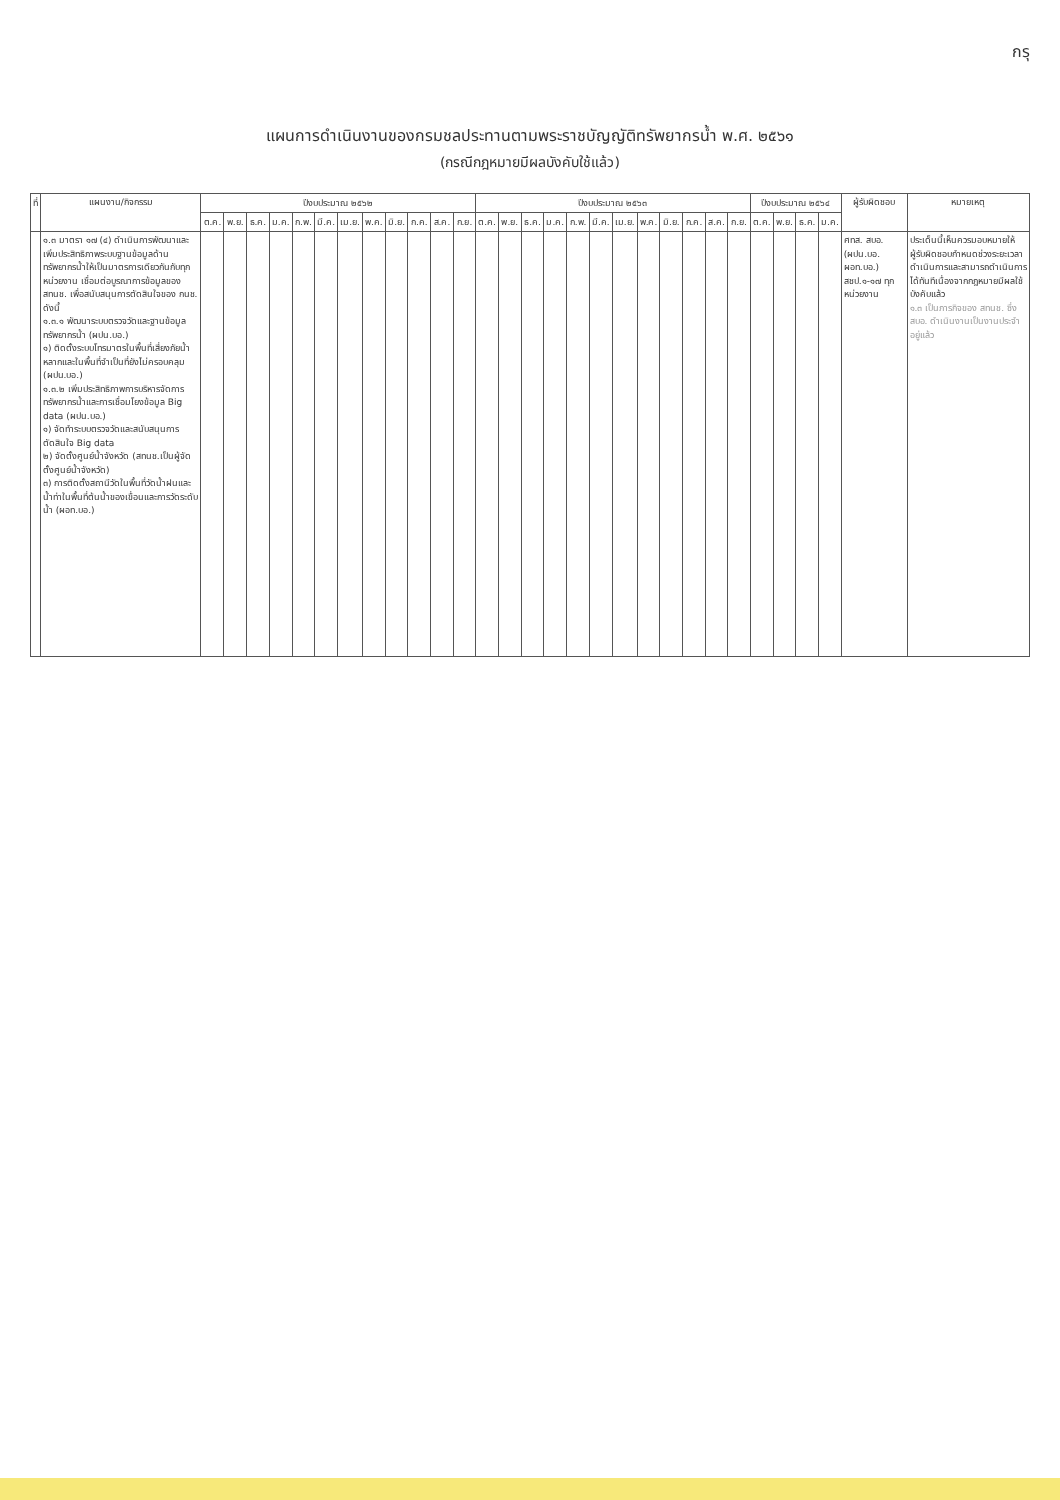กรุ
แผนการดำเนินงานของกรมชลประทานตามพระราชบัญญัติทรัพยากรน้ำ พ.ศ. ๒๕๖๑
(กรณีกฎหมายมีผลบังคับใช้แล้ว)
| ที่ | แผนงาน/กิจกรรม | ปีงบประมาณ ๒๕๖๒ | | | | | | | | | | | | ปีงบประมาณ ๒๕๖๓ | | | | | | | | | | | | ปีงบประมาณ ๒๕๖๔ | | | | ผู้รับผิดชอบ | หมายเหตุ |
| --- | --- | --- | --- | --- | --- | --- | --- | --- | --- | --- | --- | --- | --- | --- | --- | --- | --- | --- | --- | --- | --- | --- | --- | --- | --- | --- | --- | --- | --- | --- | --- |
| | | ต.ค. | พ.ย. | ธ.ค. | ม.ค. | ก.พ. | มี.ค. | เม.ย. | พ.ค. | มิ.ย. | ก.ค. | ส.ค. | ก.ย. | ต.ค. | พ.ย. | ธ.ค. | ม.ค. | ก.พ. | มี.ค. | เม.ย. | พ.ค. | มิ.ย. | ก.ค. | ส.ค. | ก.ย. | ต.ค. | พ.ย. | ธ.ค. | ม.ค. | | |
| | ๑.๓ มาตรา ๑๗ (๔) ดำเนินการพัฒนาและเพิ่มประสิทธิภาพระบบฐานข้อมูลด้านทรัพยากรน้ำให้เป็นมาตรการเดียวกันกับทุกหน่วยงาน เชื่อมต่อบูรณาการข้อมูลของ สทนช. เพื่อสนับสนุนการตัดสินใจของ กนช. ดังนี้ ๑.๓.๑ พัฒนาระบบตรวจวัดและฐานข้อมูลทรัพยากรน้ำ (ผปน.บอ.) ๑) ติดตั้งระบบโทรมาตรในพื้นที่เสี่ยงภัยน้ำหลากและในพื้นที่จำเป็นที่ยังไม่ครอบคลุม (ผปน.บอ.) ๑.๓.๒ เพิ่มประสิทธิภาพการบริหารจัดการทรัพยากรน้ำและการเชื่อมโยงข้อมูล Big data (ผปน.บอ.) ๑) จัดทำระบบตรวจวัดและสนับสนุนการตัดสินใจ Big data ๒) จัดตั้งศูนย์น้ำจังหวัด (สทนช.เป็นผู้จัดตั้งศูนย์น้ำจังหวัด) ๓) การติดตั้งสถานีวัดในพื้นที่วัดน้ำฝนและน้ำท่าในพื้นที่ต้นน้ำของเขื่อนและการวัดระดับน้ำ (ผอท.บอ.) | | | | | | | | | | | | | | | | | | | | | | | | | | | | | ศทส. สบอ. (ผปน.บอ. ผอท.บอ.) สชป.๑-๑๗ ทุกหน่วยงาน | ประเด็นนี้เห็นควรมอบหมายให้ผู้รับผิดชอบกำหนดช่วงระยะเวลาดำเนินการและสามารถดำเนินการได้ทันทีเนื่องจากกฎหมายมีผลใช้บังคับแล้ว ๑.๓ เป็นภารกิจของ สทนช. ซึ่ง สบอ. ดำเนินงานเป็นงานประจำอยู่แล้ว |